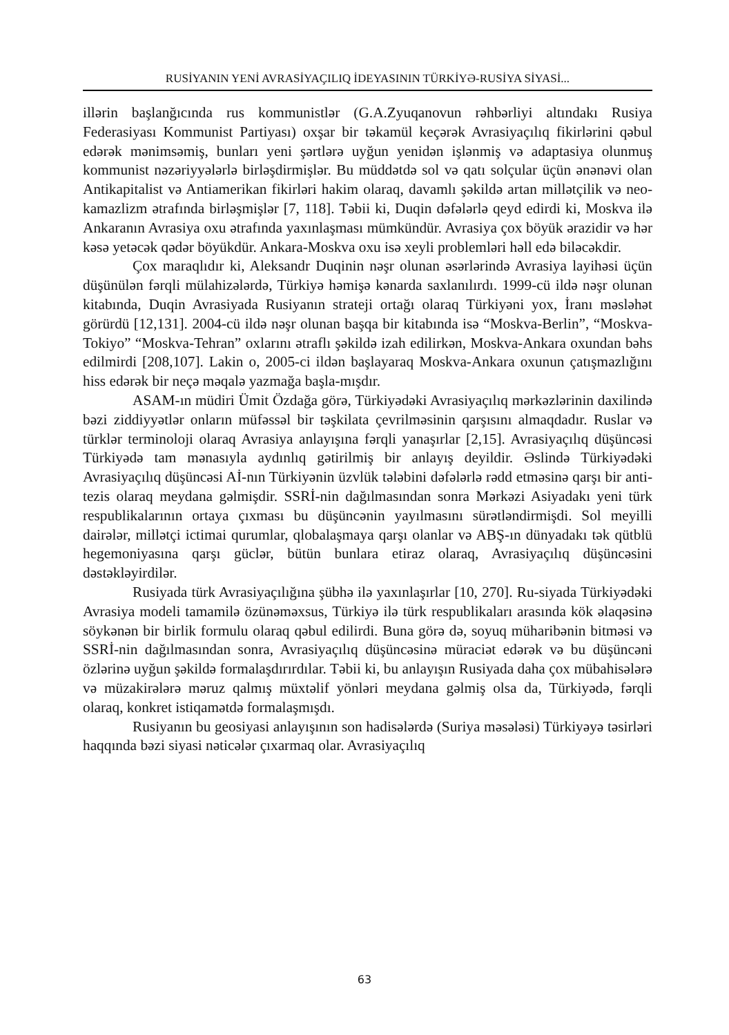RUSİYANIN YENİ AVRASİYAÇILIQ İDEYASININ TÜRKİYƏ-RUSİYA SİYASİ...
illərin başlanğıcında rus kommunistlər (G.A.Zyuqanovun rəhbərliyi altındakı Rusiya Federasiyası Kommunist Partiyası) oxşar bir təkamül keçərək Avrasiyaçılıq fikirlərini qəbul edərək mənimsəmiş, bunları yeni şərtlərə uyğun yenidən işlənmiş və adaptasiya olunmuş kommunist nəzəriyyələrlə birləşdirmişlər. Bu müddətdə sol və qatı solçular üçün ənənəvi olan Antikapitalist və Antiamerikan fikirləri hakim olaraq, davamlı şəkildə artan millətçilik və neo-kamazlizm ətrafında birləşmişlər [7, 118]. Təbii ki, Duqin dəfələrlə qeyd edirdi ki, Moskva ilə Ankaranın Avrasiya oxu ətrafında yaxınlaşması mümkündür. Avrasiya çox böyük ərazidir və hər kəsə yetəcək qədər böyükdür. Ankara-Moskva oxu isə xeyli problemləri həll edə biləcəkdir.
Çox maraqlıdır ki, Aleksandr Duqinin nəşr olunan əsərlərində Avrasiya layihəsi üçün düşünülən fərqli mülahizələrdə, Türkiyə həmişə kənarda saxlanılırdı. 1999-cü ildə nəşr olunan kitabında, Duqin Avrasiyada Rusiyanın strateji ortağı olaraq Türkiyəni yox, İranı məsləhət görürdü [12,131]. 2004-cü ildə nəşr olunan başqa bir kitabında isə “Moskva-Berlin”, “Moskva-Tokiyo” “Moskva-Tehran” oxlarını ətraflı şəkildə izah edilirkən, Moskva-Ankara oxundan bəhs edilmirdi [208,107]. Lakin o, 2005-ci ildən başlayaraq Moskva-Ankara oxunun çatışmazlığını hiss edərək bir neçə məqalə yazmağa başla-mışdır.
ASAM-ın müdiri Ümit Özdağa görə, Türkiyədəki Avrasiyaçılıq mərkəzlərinin daxilində bəzi ziddiyyətlər onların müfəssəl bir təşkilata çevrilməsinin qarşısını almaqdadır. Ruslar və türklər terminoloji olaraq Avrasiya anlayışına fərqli yanaşırlar [2,15]. Avrasiyaçılıq düşüncəsi Türkiyədə tam mənasıyla aydınlıq gətirilmiş bir anlayış deyildir. Əslində Türkiyədəki Avrasiyaçılıq düşüncəsi Aİ-nın Türkiyənin üzvlük tələbini dəfələrlə rədd etməsinə qarşı bir anti-tezis olaraq meydana gəlmişdir. SSRİ-nin dağılmasından sonra Mərkəzi Asiyadakı yeni türk respublikalarının ortaya çıxması bu düşüncənin yayılmasını sürətləndirmişdi. Sol meyilli dairələr, millətçi ictimai qurumlar, qlobalaşmaya qarşı olanlar və ABŞ-ın dünyadakı tək qütblü hegemoniyasına qarşı güclər, bütün bunlara etiraz olaraq, Avrasiyaçılıq düşüncəsini dəstəkləyirdilər.
Rusiyada türk Avrasiyaçılığına şübhə ilə yaxınlaşırlar [10, 270]. Ru-siyada Türkiyədəki Avrasiya modeli tamamilə özünəməxsus, Türkiyə ilə türk respublikaları arasında kök əlaqəsinə söykənən bir birlik formulu olaraq qəbul edilirdi. Buna görə də, soyuq müharibənin bitməsi və SSRİ-nin dağılmasından sonra, Avrasiyaçılıq düşüncəsinə müraciət edərək və bu düşüncəni özlərinə uyğun şəkildə formalaşdırırdılar. Təbii ki, bu anlayışın Rusiyada daha çox mübahisələrə və müzakirələrə məruz qalmış müxtəlif yönləri meydana gəlmiş olsa da, Türkiyədə, fərqli olaraq, konkret istiqamətdə formalaşmışdı.
Rusiyanın bu geosiyasi anlayışının son hadisələrdə (Suriya məsələsi) Türkiyəyə təsirləri haqqında bəzi siyasi nəticələr çıxarmaq olar. Avrasiyaçılıq
63